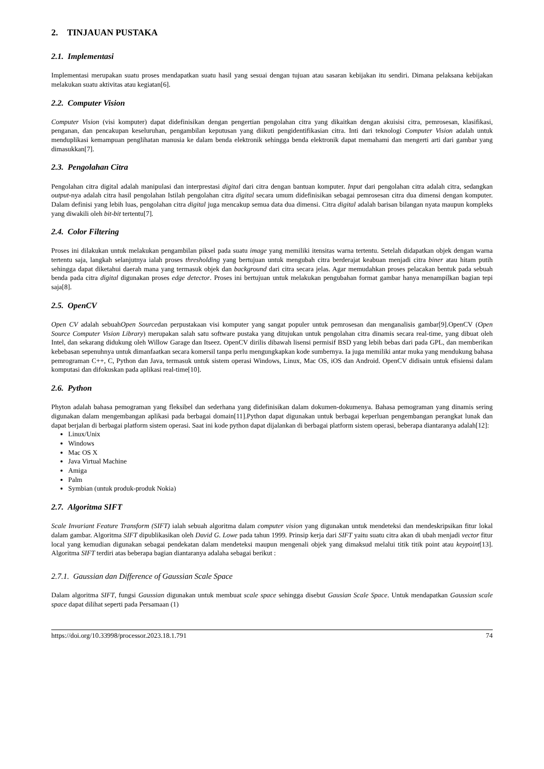2. TINJAUAN PUSTAKA
2.1. Implementasi
Implementasi merupakan suatu proses mendapatkan suatu hasil yang sesuai dengan tujuan atau sasaran kebijakan itu sendiri. Dimana pelaksana kebijakan melakukan suatu aktivitas atau kegiatan[6].
2.2. Computer Vision
Computer Vision (visi komputer) dapat didefinisikan dengan pengertian pengolahan citra yang dikaitkan dengan akuisisi citra, pemrosesan, klasifikasi, penganan, dan pencakupan keseluruhan, pengambilan keputusan yang diikuti pengidentifikasian citra. Inti dari teknologi Computer Vision adalah untuk menduplikasi kemampuan penglihatan manusia ke dalam benda elektronik sehingga benda elektronik dapat memahami dan mengerti arti dari gambar yang dimasukkan[7].
2.3. Pengolahan Citra
Pengolahan citra digital adalah manipulasi dan interprestasi digital dari citra dengan bantuan komputer. Input dari pengolahan citra adalah citra, sedangkan output-nya adalah citra hasil pengolahan Istilah pengolahan citra digital secara umum didefinisikan sebagai pemrosesan citra dua dimensi dengan komputer. Dalam definisi yang lebih luas, pengolahan citra digital juga mencakup semua data dua dimensi. Citra digital adalah barisan bilangan nyata maupun kompleks yang diwakili oleh bit-bit tertentu[7].
2.4. Color Filtering
Proses ini dilakukan untuk melakukan pengambilan piksel pada suatu image yang memiliki itensitas warna tertentu. Setelah didapatkan objek dengan warna tertentu saja, langkah selanjutnya ialah proses thresholding yang bertujuan untuk mengubah citra berderajat keabuan menjadi citra biner atau hitam putih sehingga dapat diketahui daerah mana yang termasuk objek dan background dari citra secara jelas. Agar memudahkan proses pelacakan bentuk pada sebuah benda pada citra digital digunakan proses edge detector. Proses ini bertujuan untuk melakukan pengubahan format gambar hanya menampilkan bagian tepi saja[8].
2.5. OpenCV
Open CV adalah sebuahOpen Sourcedan perpustakaan visi komputer yang sangat populer untuk pemrosesan dan menganalisis gambar[9].OpenCV (Open Source Computer Vision Library) merupakan salah satu software pustaka yang ditujukan untuk pengolahan citra dinamis secara real-time, yang dibuat oleh Intel, dan sekarang didukung oleh Willow Garage dan Itseez. OpenCV dirilis dibawah lisensi permisif BSD yang lebih bebas dari pada GPL, dan memberikan kebebasan sepenuhnya untuk dimanfaatkan secara komersil tanpa perlu mengungkapkan kode sumbernya. Ia juga memiliki antar muka yang mendukung bahasa pemrograman C++, C, Python dan Java, termasuk untuk sistem operasi Windows, Linux, Mac OS, iOS dan Android. OpenCV didisain untuk efisiensi dalam komputasi dan difokuskan pada aplikasi real-time[10].
2.6. Python
Phyton adalah bahasa pemograman yang fleksibel dan sederhana yang didefinisikan dalam dokumen-dokumenya. Bahasa pemograman yang dinamis sering digunakan dalam mengembangan aplikasi pada berbagai domain[11].Python dapat digunakan untuk berbagai keperluan pengembangan perangkat lunak dan dapat berjalan di berbagai platform sistem operasi. Saat ini kode python dapat dijalankan di berbagai platform sistem operasi, beberapa diantaranya adalah[12]:
Linux/Unix
Windows
Mac OS X
Java Virtual Machine
Amiga
Palm
Symbian (untuk produk-produk Nokia)
2.7. Algoritma SIFT
Scale Invariant Feature Transform (SIFT) ialah sebuah algoritma dalam computer vision yang digunakan untuk mendeteksi dan mendeskripsikan fitur lokal dalam gambar. Algoritma SIFT dipublikasikan oleh David G. Lowe pada tahun 1999. Prinsip kerja dari SIFT yaitu suatu citra akan di ubah menjadi vector fitur local yang kemudian digunakan sebagai pendekatan dalam mendeteksi maupun mengenali objek yang dimaksud melalui titik titik point atau keypoint[13]. Algoritma SIFT terdiri atas beberapa bagian diantaranya adalaha sebagai berikut :
2.7.1. Gaussian dan Difference of Gaussian Scale Space
Dalam algoritma SIFT, fungsi Gaussian digunakan untuk membuat scale space sehingga disebut Gausian Scale Space. Untuk mendapatkan Gaussian scale space dapat dilihat seperti pada Persamaan (1)
https://doi.org/10.33998/processor.2023.18.1.791 74